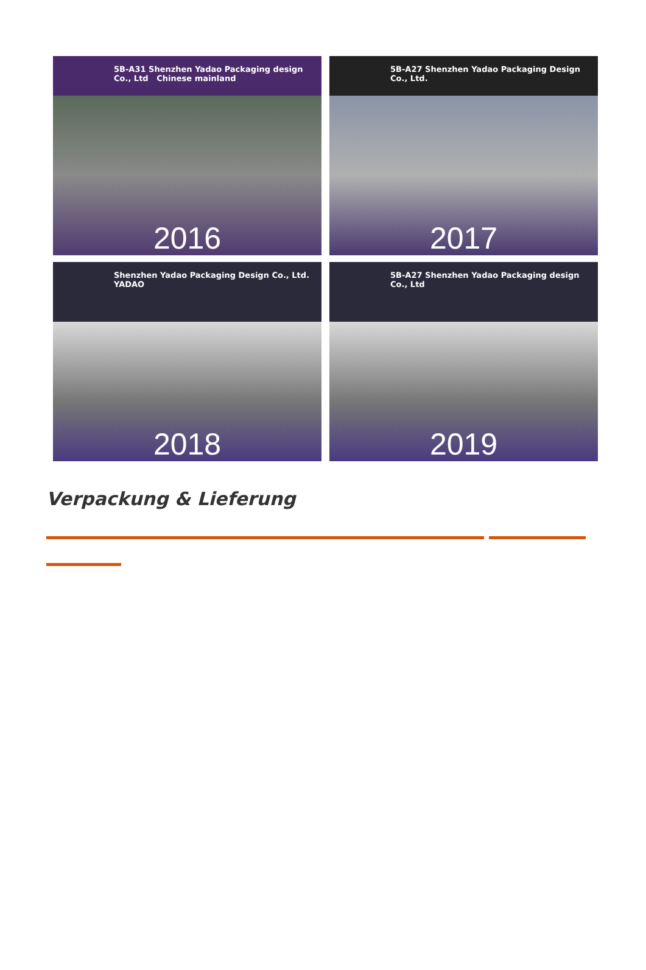5B-A31 Shenzhen Yadao Packaging design Co., Ltd Chinese mainland
2016
5B-A27 Shenzhen Yadao Packaging Design Co., Ltd.
2017
Shenzhen Yadao Packaging Design Co., Ltd. YADAO
2018
5B-A27 Shenzhen Yadao Packaging design Co., Ltd
2019
Verpackung & Lieferung